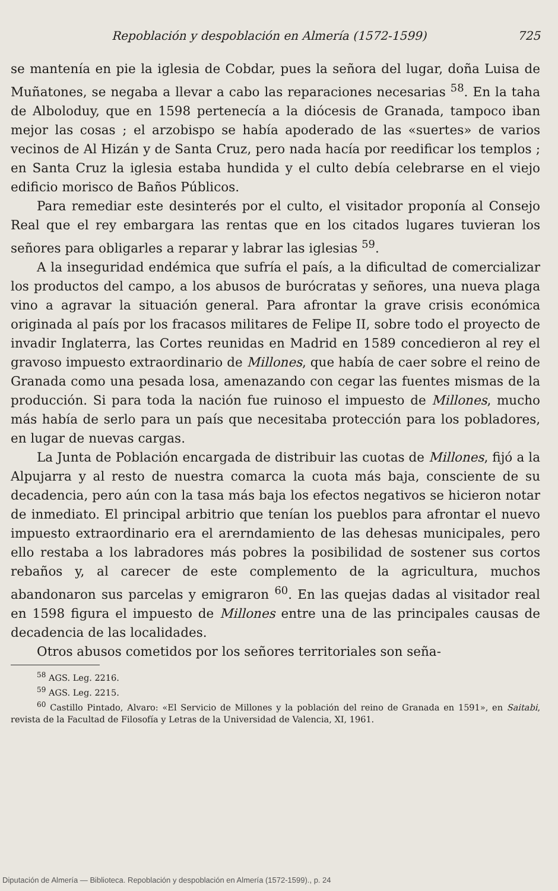Repoblación y despoblación en Almería (1572-1599) 725
se mantenía en pie la iglesia de Cobdar, pues la señora del lugar, doña Luisa de Muñatones, se negaba a llevar a cabo las reparaciones necesarias <sup>58</sup>. En la taha de Alboloduy, que en 1598 pertenecía a la diócesis de Granada, tampoco iban mejor las cosas ; el arzobispo se había apoderado de las «suertes» de varios vecinos de Al Hizán y de Santa Cruz, pero nada hacía por reedificar los templos ; en Santa Cruz la iglesia estaba hundida y el culto debía celebrarse en el viejo edificio morisco de Baños Públicos.
Para remediar este desinterés por el culto, el visitador proponía al Consejo Real que el rey embargara las rentas que en los citados lugares tuvieran los señores para obligarles a reparar y labrar las iglesias <sup>59</sup>.
A la inseguridad endémica que sufría el país, a la dificultad de comercializar los productos del campo, a los abusos de burócratas y señores, una nueva plaga vino a agravar la situación general. Para afrontar la grave crisis económica originada al país por los fracasos militares de Felipe II, sobre todo el proyecto de invadir Inglaterra, las Cortes reunidas en Madrid en 1589 concedieron al rey el gravoso impuesto extraordinario de Millones, que había de caer sobre el reino de Granada como una pesada losa, amenazando con cegar las fuentes mismas de la producción. Si para toda la nación fue ruinoso el impuesto de Millones, mucho más había de serlo para un país que necesitaba protección para los pobladores, en lugar de nuevas cargas.
La Junta de Población encargada de distribuir las cuotas de Millones, fijó a la Alpujarra y al resto de nuestra comarca la cuota más baja, consciente de su decadencia, pero aún con la tasa más baja los efectos negativos se hicieron notar de inmediato. El principal arbitrio que tenían los pueblos para afrontar el nuevo impuesto extraordinario era el arerndamiento de las dehesas municipales, pero ello restaba a los labradores más pobres la posibilidad de sostener sus cortos rebaños y, al carecer de este complemento de la agricultura, muchos abandonaron sus parcelas y emigraron <sup>60</sup>. En las quejas dadas al visitador real en 1598 figura el impuesto de Millones entre una de las principales causas de decadencia de las localidades.
Otros abusos cometidos por los señores territoriales son seña-
<sup>58</sup> AGS. Leg. 2216.
<sup>59</sup> AGS. Leg. 2215.
<sup>60</sup> Castillo Pintado, Alvaro: «El Servicio de Millones y la población del reino de Granada en 1591», en Saitabi, revista de la Facultad de Filosofía y Letras de la Universidad de Valencia, XI, 1961.
Diputación de Almería — Biblioteca. Repoblación y despoblación en Almería (1572-1599)., p. 24